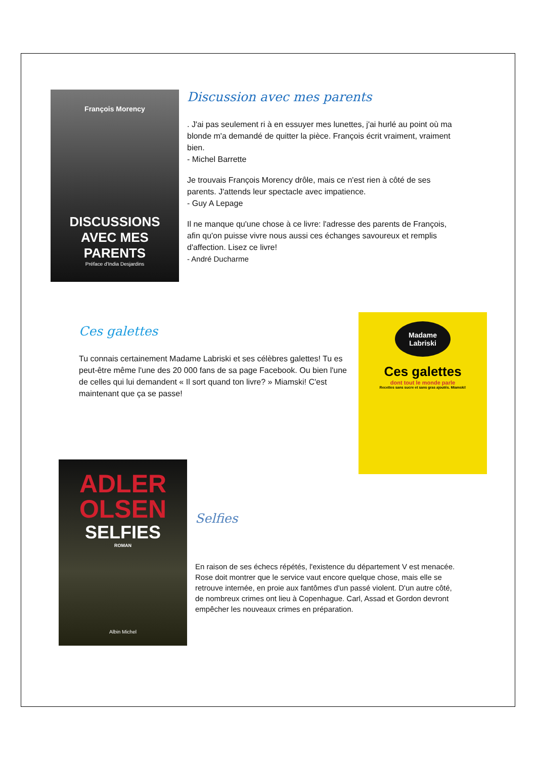François Morency
DISCUSSIONS AVEC MES PARENTS
Préface d'India Desjardins
Discussion avec mes parents
. J'ai pas seulement ri à en essuyer mes lunettes, j'ai hurlé au point où ma blonde m'a demandé de quitter la pièce. François écrit vraiment, vraiment bien.
- Michel Barrette
Je trouvais François Morency drôle, mais ce n'est rien à côté de ses parents. J'attends leur spectacle avec impatience.
- Guy A Lepage
Il ne manque qu'une chose à ce livre: l'adresse des parents de François, afin qu'on puisse vivre nous aussi ces échanges savoureux et remplis d'affection. Lisez ce livre!
- André Ducharme
Ces galettes
Tu connais certainement Madame Labriski et ses célèbres galettes! Tu es peut-être même l'une des 20 000 fans de sa page Facebook. Ou bien l'une de celles qui lui demandent « Il sort quand ton livre? » Miamski! C'est maintenant que ça se passe!
Madame Labriski
Ces galettes
dont tout le monde parle
Recettes sans sucre et sans gras ajoutés. Miamski!
ADLER OLSEN
SELFIES
ROMAN
Albin Michel
Selfies
En raison de ses échecs répétés, l'existence du département V est menacée. Rose doit montrer que le service vaut encore quelque chose, mais elle se retrouve internée, en proie aux fantômes d'un passé violent. D'un autre côté, de nombreux crimes ont lieu à Copenhague. Carl, Assad et Gordon devront empêcher les nouveaux crimes en préparation.